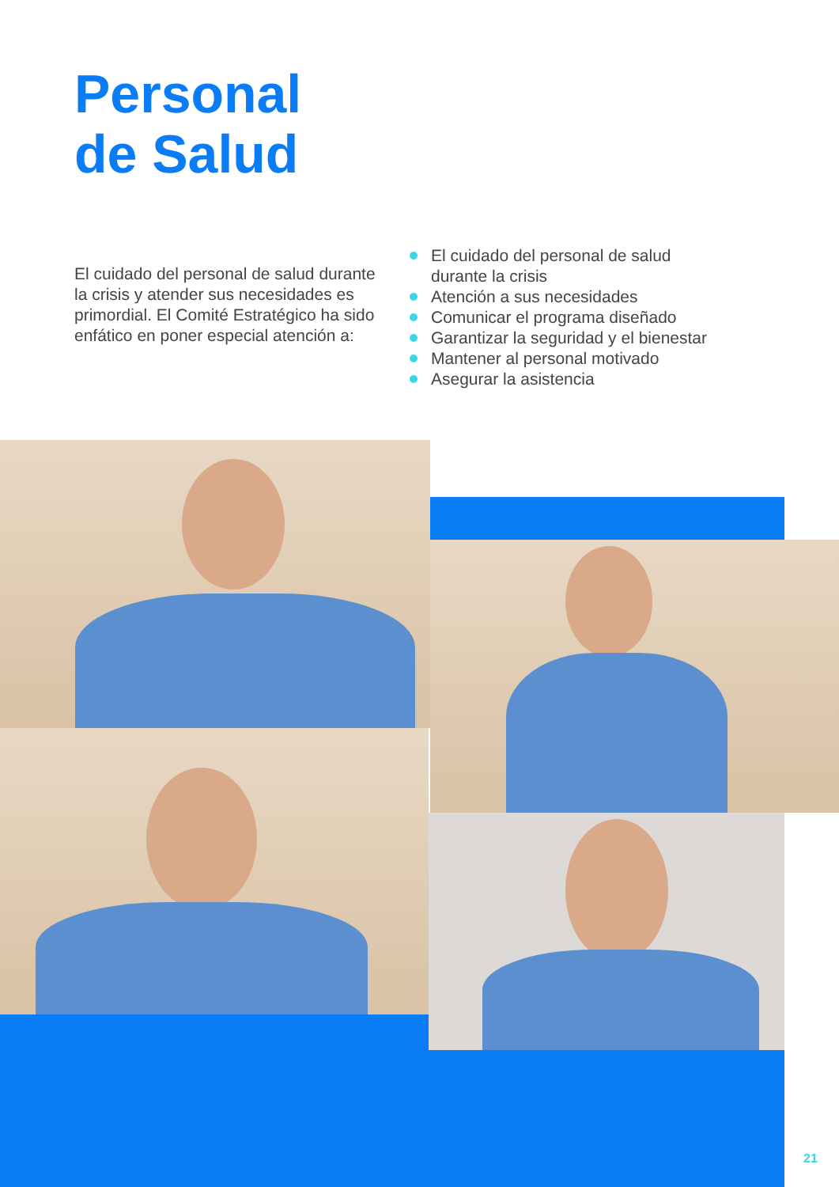Personal
de Salud
El cuidado del personal de salud durante la crisis y atender sus necesidades es primordial. El Comité Estratégico ha sido enfático en poner especial atención a:
El cuidado del personal de salud
durante la crisis
Atención a sus necesidades
Comunicar el programa diseñado
Garantizar la seguridad y el bienestar
Mantener al personal motivado
Asegurar la asistencia
21